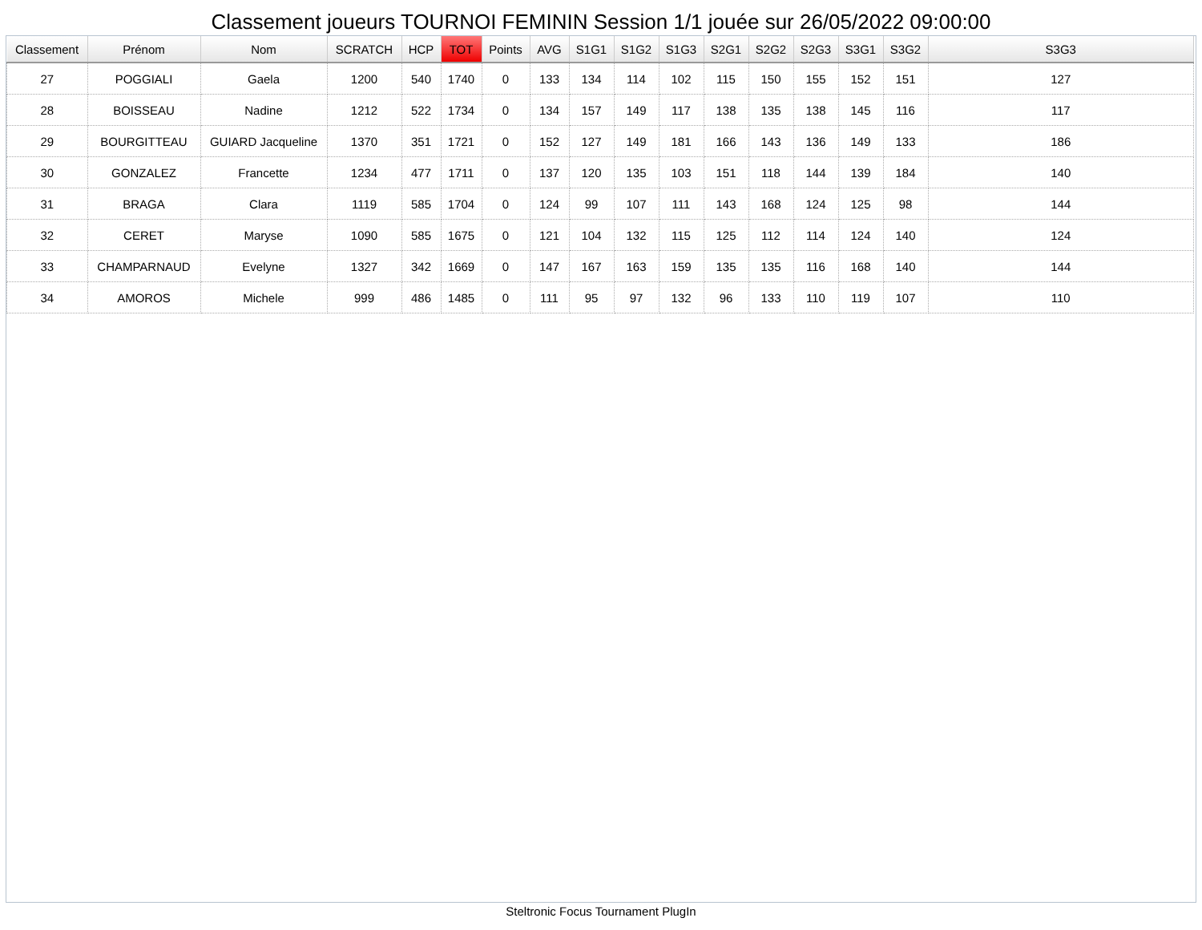Classement joueurs TOURNOI FEMININ Session 1/1 jouée sur 26/05/2022 09:00:00
| Classement | Prénom | Nom | SCRATCH | HCP | TOT | Points | AVG | S1G1 | S1G2 | S1G3 | S2G1 | S2G2 | S2G3 | S3G1 | S3G2 | S3G3 |
| --- | --- | --- | --- | --- | --- | --- | --- | --- | --- | --- | --- | --- | --- | --- | --- | --- |
| 27 | POGGIALI | Gaela | 1200 | 540 | 1740 | 0 | 133 | 134 | 114 | 102 | 115 | 150 | 155 | 152 | 151 | 127 |
| 28 | BOISSEAU | Nadine | 1212 | 522 | 1734 | 0 | 134 | 157 | 149 | 117 | 138 | 135 | 138 | 145 | 116 | 117 |
| 29 | BOURGITTEAU | GUIARD Jacqueline | 1370 | 351 | 1721 | 0 | 152 | 127 | 149 | 181 | 166 | 143 | 136 | 149 | 133 | 186 |
| 30 | GONZALEZ | Francette | 1234 | 477 | 1711 | 0 | 137 | 120 | 135 | 103 | 151 | 118 | 144 | 139 | 184 | 140 |
| 31 | BRAGA | Clara | 1119 | 585 | 1704 | 0 | 124 | 99 | 107 | 111 | 143 | 168 | 124 | 125 | 98 | 144 |
| 32 | CERET | Maryse | 1090 | 585 | 1675 | 0 | 121 | 104 | 132 | 115 | 125 | 112 | 114 | 124 | 140 | 124 |
| 33 | CHAMPARNAUD | Evelyne | 1327 | 342 | 1669 | 0 | 147 | 167 | 163 | 159 | 135 | 135 | 116 | 168 | 140 | 144 |
| 34 | AMOROS | Michele | 999 | 486 | 1485 | 0 | 111 | 95 | 97 | 132 | 96 | 133 | 110 | 119 | 107 | 110 |
Steltronic Focus Tournament PlugIn